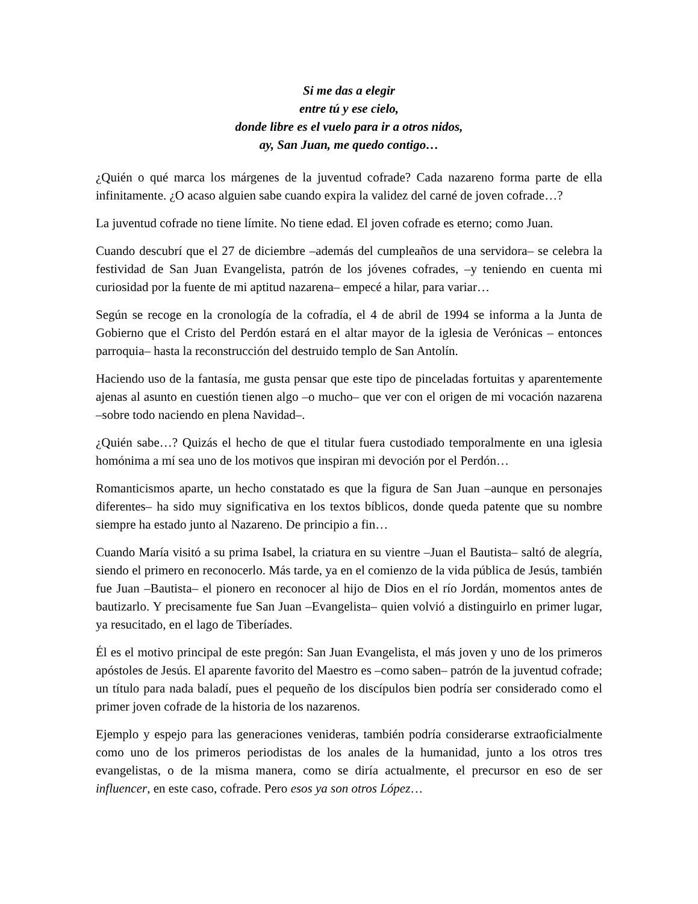Si me das a elegir
entre tú y ese cielo,
donde libre es el vuelo para ir a otros nidos,
ay, San Juan, me quedo contigo…
¿Quién o qué marca los márgenes de la juventud cofrade? Cada nazareno forma parte de ella infinitamente. ¿O acaso alguien sabe cuando expira la validez del carné de joven cofrade…?
La juventud cofrade no tiene límite. No tiene edad. El joven cofrade es eterno; como Juan.
Cuando descubrí que el 27 de diciembre –además del cumpleaños de una servidora– se celebra la festividad de San Juan Evangelista, patrón de los jóvenes cofrades, –y teniendo en cuenta mi curiosidad por la fuente de mi aptitud nazarena– empecé a hilar, para variar…
Según se recoge en la cronología de la cofradía, el 4 de abril de 1994 se informa a la Junta de Gobierno que el Cristo del Perdón estará en el altar mayor de la iglesia de Verónicas – entonces parroquia– hasta la reconstrucción del destruido templo de San Antolín.
Haciendo uso de la fantasía, me gusta pensar que este tipo de pinceladas fortuitas y aparentemente ajenas al asunto en cuestión tienen algo –o mucho– que ver con el origen de mi vocación nazarena –sobre todo naciendo en plena Navidad–.
¿Quién sabe…? Quizás el hecho de que el titular fuera custodiado temporalmente en una iglesia homónima a mí sea uno de los motivos que inspiran mi devoción por el Perdón…
Romanticismos aparte, un hecho constatado es que la figura de San Juan –aunque en personajes diferentes– ha sido muy significativa en los textos bíblicos, donde queda patente que su nombre siempre ha estado junto al Nazareno. De principio a fin…
Cuando María visitó a su prima Isabel, la criatura en su vientre –Juan el Bautista– saltó de alegría, siendo el primero en reconocerlo. Más tarde, ya en el comienzo de la vida pública de Jesús, también fue Juan –Bautista– el pionero en reconocer al hijo de Dios en el río Jordán, momentos antes de bautizarlo. Y precisamente fue San Juan –Evangelista– quien volvió a distinguirlo en primer lugar, ya resucitado, en el lago de Tiberíades.
Él es el motivo principal de este pregón: San Juan Evangelista, el más joven y uno de los primeros apóstoles de Jesús. El aparente favorito del Maestro es –como saben– patrón de la juventud cofrade; un título para nada baladí, pues el pequeño de los discípulos bien podría ser considerado como el primer joven cofrade de la historia de los nazarenos.
Ejemplo y espejo para las generaciones venideras, también podría considerarse extraoficialmente como uno de los primeros periodistas de los anales de la humanidad, junto a los otros tres evangelistas, o de la misma manera, como se diría actualmente, el precursor en eso de ser influencer, en este caso, cofrade. Pero esos ya son otros López…